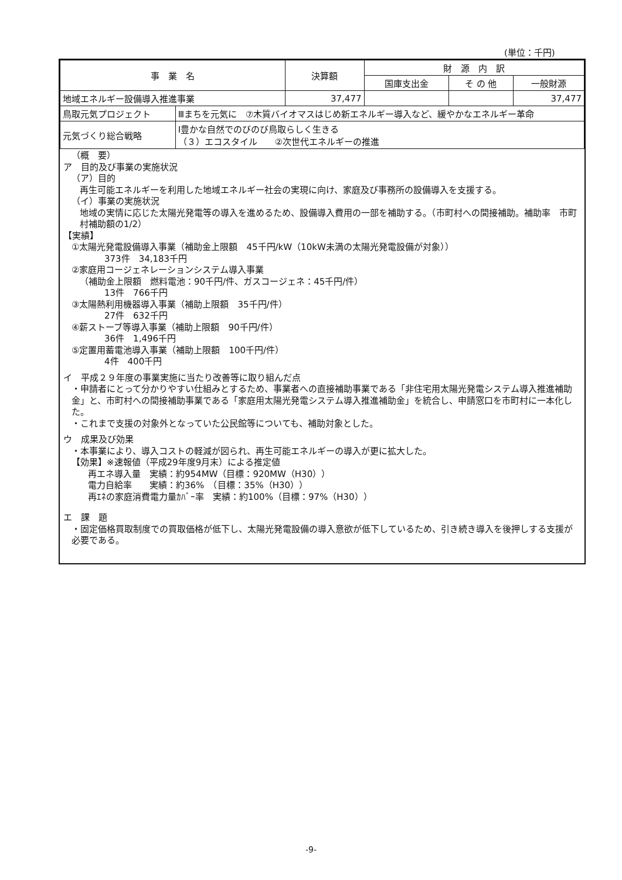(単位：千円)
| 事 業 名 | | 決算額 | 財 源 内 訳 | | |
| --- | --- | --- | --- | --- | --- |
| | | | 国庫支出金 | そ の 他 | 一般財源 |
| 地域エネルギー設備導入推進事業 | | 37,477 | | | 37,477 |
| 鳥取元気プロジェクト | Ⅲまちを元気に ⑦木質バイオマスはじめ新エネルギー導入など、緩やかなエネルギー革命 | | | | |
| 元気づくり総合戦略 | Ⅰ豊かな自然でのびのび鳥取らしく生きる （３）エコスタイル ②次世代エネルギーの推進 | | | | |
（概　要）
ア　目的及び事業の実施状況
（ア）目的
再生可能エネルギーを利用した地域エネルギー社会の実現に向け、家庭及び事務所の設備導入を支援する。
（イ）事業の実施状況
地域の実情に応じた太陽光発電等の導入を進めるため、設備導入費用の一部を補助する。（市町村への間接補助。補助率　市町村補助額の1/2）
【実績】
①太陽光発電設備導入事業（補助金上限額　45千円/kW（10kW未満の太陽光発電設備が対象））
373件　34,183千円
②家庭用コージェネレーションシステム導入事業
（補助金上限額　燃料電池：90千円/件、ガスコージェネ：45千円/件）
13件　766千円
③太陽熱利用機器導入事業（補助上限額　35千円/件）
27件　632千円
④薪ストーブ等導入事業（補助上限額　90千円/件）
36件　1,496千円
⑤定置用蓄電池導入事業（補助上限額　100千円/件）
4件　400千円
イ　平成２９年度の事業実施に当たり改善等に取り組んだ点
・申請者にとって分かりやすい仕組みとするため、事業者への直接補助事業である「非住宅用太陽光発電システム導入推進補助金」と、市町村への間接補助事業である「家庭用太陽光発電システム導入推進補助金」を統合し、申請窓口を市町村に一本化した。
・これまで支援の対象外となっていた公民館等についても、補助対象とした。
ウ　成果及び効果
・本事業により、導入コストの軽減が図られ、再生可能エネルギーの導入が更に拡大した。
【効果】※速報値（平成29年度9月末）による推定値
再エネ導入量　実績：約954MW（目標：920MW（H30））
電力自給率　　実績：約36%　（目標：35%（H30））
再ｴﾈの家庭消費電力量ｶﾊﾞｰ率　実績：約100%（目標：97%（H30））
エ　課　題
・固定価格買取制度での買取価格が低下し、太陽光発電設備の導入意欲が低下しているため、引き続き導入を後押しする支援が必要である。
-9-